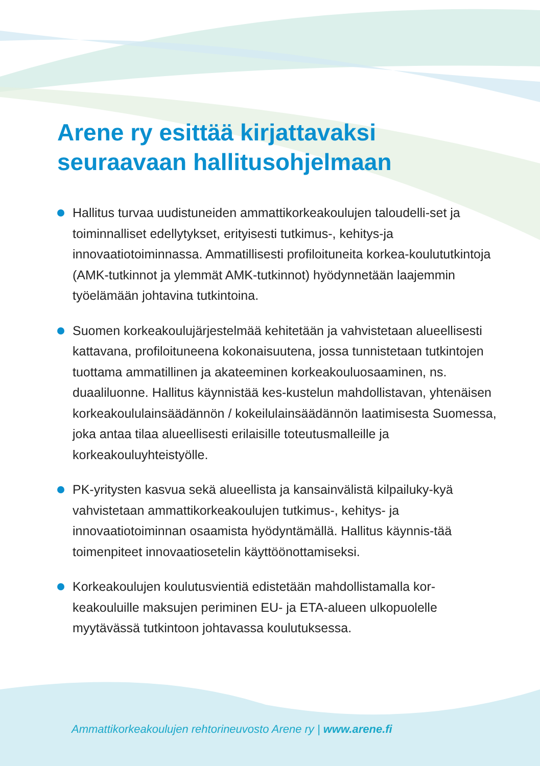Arene ry esittää kirjattavaksi
seuraavaan hallitusohjelmaan
Hallitus turvaa uudistuneiden ammattikorkeakoulujen taloudelli-set ja toiminnalliset edellytykset, erityisesti tutkimus-, kehitys-ja innovaatiotoiminnassa. Ammatillisesti profiloituneita korkea-koulututkintoja (AMK-tutkinnot ja ylemmät AMK-tutkinnot) hyödynnetään laajemmin työelämään johtavina tutkintoina.
Suomen korkeakoulujärjestelmää kehitetään ja vahvistetaan alueellisesti kattavana, profiloituneena kokonaisuutena, jossa tunnistetaan tutkintojen tuottama ammatillinen ja akateeminen korkeakouluosaaminen, ns. duaaliluonne. Hallitus käynnistää kes-kustelun mahdollistavan, yhtenäisen korkeakoululainsäädännön / kokeilulainsäädännön laatimisesta Suomessa, joka antaa tilaa alueellisesti erilaisille toteutusmalleille ja korkeakouluyhteistyölle.
PK-yritysten kasvua sekä alueellista ja kansainvälistä kilpailuky-kyä vahvistetaan ammattikorkeakoulujen tutkimus-, kehitys- ja innovaatiotoiminnan osaamista hyödyntämällä. Hallitus käynnis-tää toimenpiteet innovaatiosetelin käyttöönottamiseksi.
Korkeakoulujen koulutusvientiä edistetään mahdollistamalla kor-keakouluille maksujen periminen EU- ja ETA-alueen ulkopuolelle myytävässä tutkintoon johtavassa koulutuksessa.
Ammattikorkeakoulujen rehtorineuvosto Arene ry | www.arene.fi